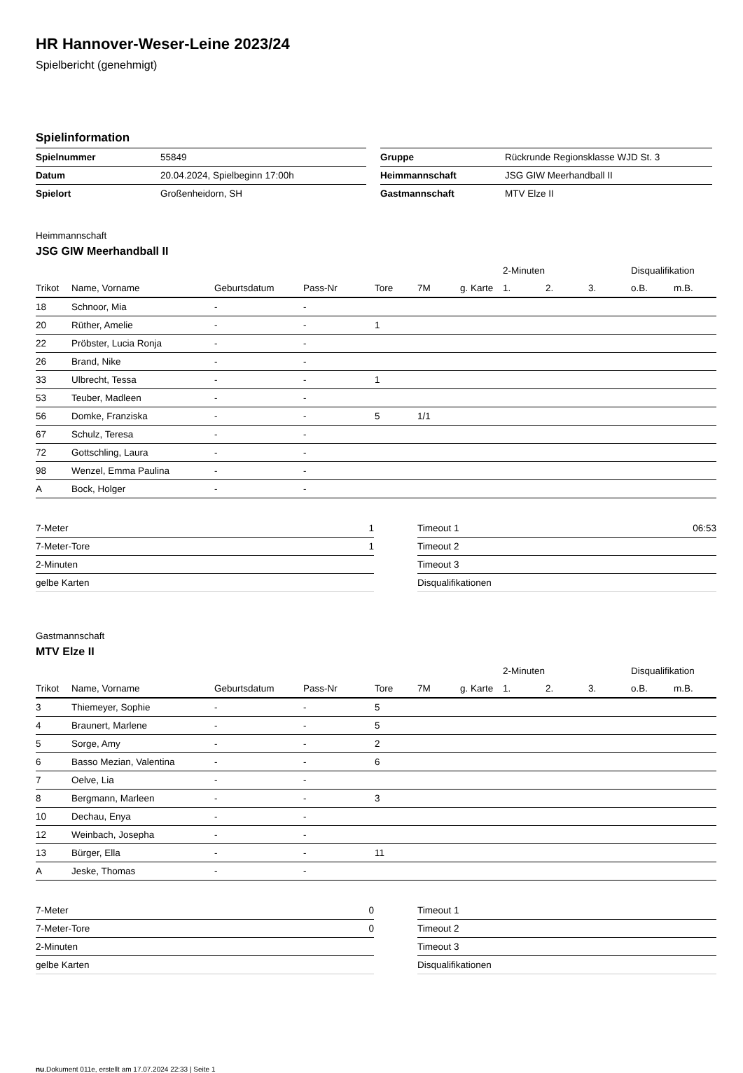HR Hannover-Weser-Leine 2023/24
Spielbericht (genehmigt)
Spielinformation
| Spielnummer | 55849 |
| Datum | 20.04.2024, Spielbeginn 17:00h |
| Spielort | Großenheidorn, SH |
| Gruppe | Rückrunde Regionsklasse WJD St. 3 |
| Heimmannschaft | JSG GIW Meerhandball II |
| Gastmannschaft | MTV Elze II |
Heimmannschaft
JSG GIW Meerhandball II
| | | | | | | | | 2-Minuten | | | Disqualifikation | |
| --- | --- | --- | --- | --- | --- | --- | --- | --- | --- | --- | --- | --- |
| Trikot | Name, Vorname | Geburtsdatum | Pass-Nr | Tore | 7M | g. Karte | | 1. | 2. | 3. | o.B. | m.B. |
| 18 | Schnoor, Mia | - | - | | | | | | | | | |
| 20 | Rüther, Amelie | - | - | 1 | | | | | | | | |
| 22 | Pröbster, Lucia Ronja | - | - | | | | | | | | | |
| 26 | Brand, Nike | - | - | | | | | | | | | |
| 33 | Ulbrecht, Tessa | - | - | 1 | | | | | | | | |
| 53 | Teuber, Madleen | - | - | | | | | | | | | |
| 56 | Domke, Franziska | - | - | 5 | 1/1 | | | | | | | |
| 67 | Schulz, Teresa | - | - | | | | | | | | | |
| 72 | Gottschling, Laura | - | - | | | | | | | | | |
| 98 | Wenzel, Emma Paulina | - | - | | | | | | | | | |
| A | Bock, Holger | - | - | | | | | | | | | |
| 7-Meter | 1 |
| 7-Meter-Tore | 1 |
| 2-Minuten | |
| gelbe Karten | |
| Timeout 1 | 06:53 |
| Timeout 2 | |
| Timeout 3 | |
| Disqualifikationen | |
Gastmannschaft
MTV Elze II
| | | | | | | | | 2-Minuten | | | Disqualifikation | |
| --- | --- | --- | --- | --- | --- | --- | --- | --- | --- | --- | --- | --- |
| Trikot | Name, Vorname | Geburtsdatum | Pass-Nr | Tore | 7M | g. Karte | | 1. | 2. | 3. | o.B. | m.B. |
| 3 | Thiemeyer, Sophie | - | - | 5 | | | | | | | | |
| 4 | Braunert, Marlene | - | - | 5 | | | | | | | | |
| 5 | Sorge, Amy | - | - | 2 | | | | | | | | |
| 6 | Basso Mezian, Valentina | - | - | 6 | | | | | | | | |
| 7 | Oelve, Lia | - | - | | | | | | | | | |
| 8 | Bergmann, Marleen | - | - | 3 | | | | | | | | |
| 10 | Dechau, Enya | - | - | | | | | | | | | |
| 12 | Weinbach, Josepha | - | - | | | | | | | | | |
| 13 | Bürger, Ella | - | - | 11 | | | | | | | | |
| A | Jeske, Thomas | - | - | | | | | | | | | |
| 7-Meter | 0 |
| 7-Meter-Tore | 0 |
| 2-Minuten | |
| gelbe Karten | |
| Timeout 1 | |
| Timeout 2 | |
| Timeout 3 | |
| Disqualifikationen | |
nu.Dokument 011e, erstellt am 17.07.2024 22:33 | Seite 1